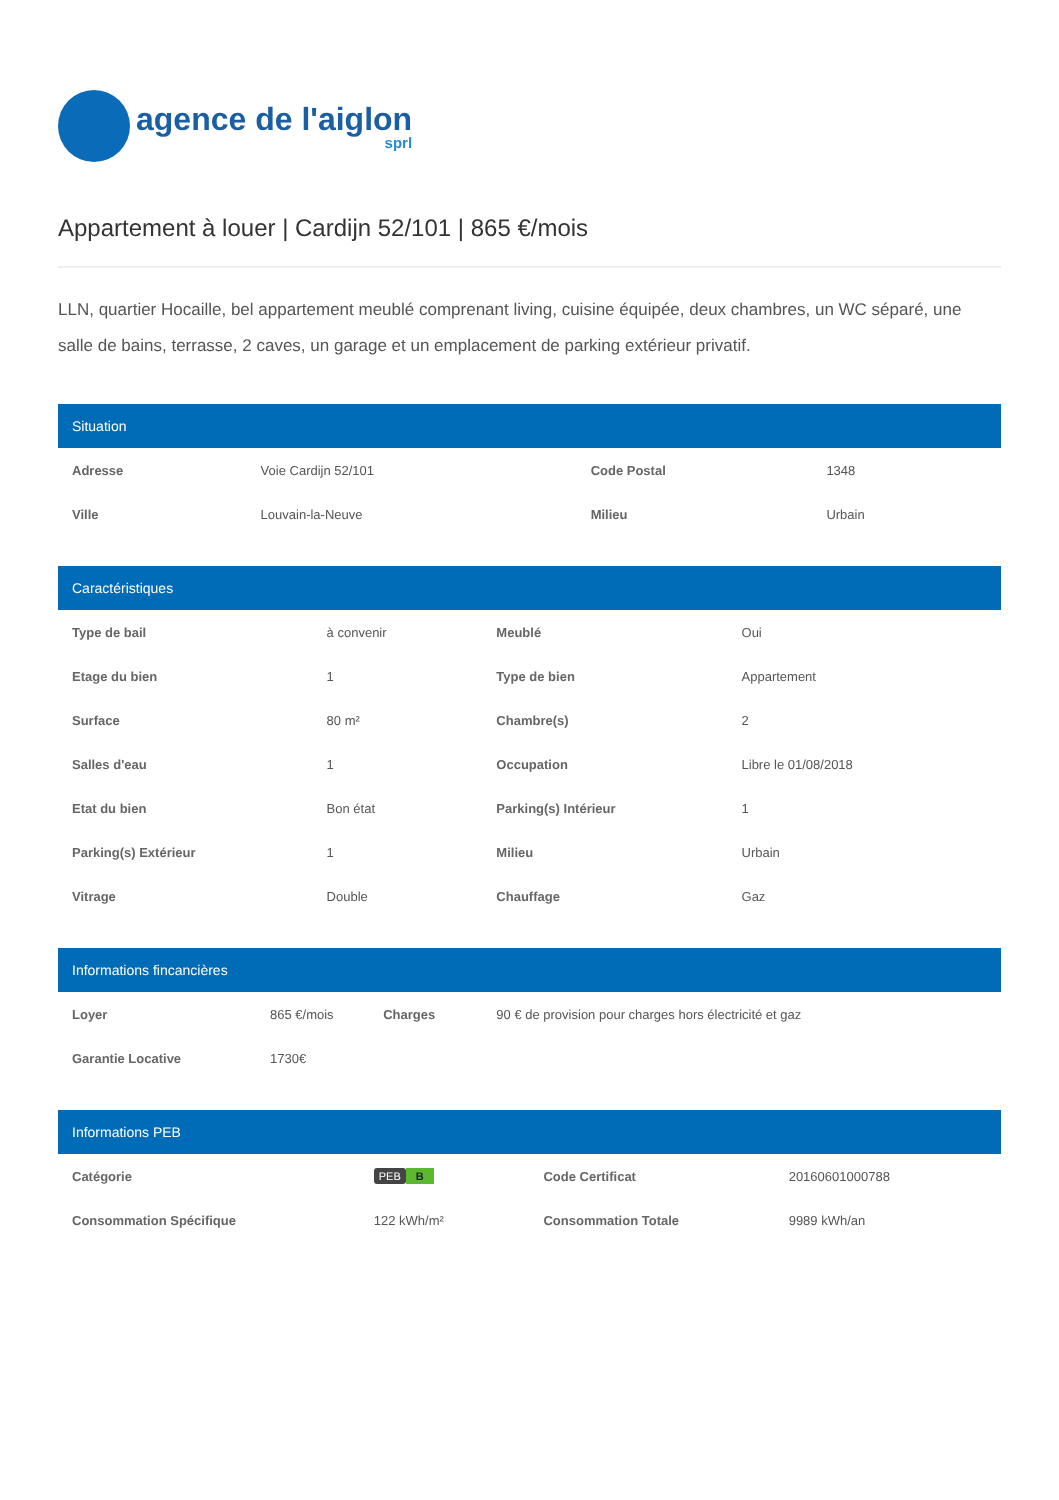agence de l'aiglon
sprl
Appartement à louer | Cardijn 52/101 | 865 €/mois
LLN, quartier Hocaille, bel appartement meublé comprenant living, cuisine équipée, deux chambres, un WC séparé, une salle de bains, terrasse, 2 caves, un garage et un emplacement de parking extérieur privatif.
Situation
| Adresse | Voie Cardijn 52/101 | Code Postal | 1348 |
| Ville | Louvain-la-Neuve | Milieu | Urbain |
Caractéristiques
| Type de bail | à convenir | Meublé | Oui |
| Etage du bien | 1 | Type de bien | Appartement |
| Surface | 80 m² | Chambre(s) | 2 |
| Salles d'eau | 1 | Occupation | Libre le 01/08/2018 |
| Etat du bien | Bon état | Parking(s) Intérieur | 1 |
| Parking(s) Extérieur | 1 | Milieu | Urbain |
| Vitrage | Double | Chauffage | Gaz |
Informations fincancières
| Loyer | 865 €/mois | Charges | 90 € de provision pour charges hors électricité et gaz |
| Garantie Locative | 1730€ | | |
Informations PEB
| Catégorie | PEB B | Code Certificat | 20160601000788 |
| Consommation Spécifique | 122 kWh/m² | Consommation Totale | 9989 kWh/an |